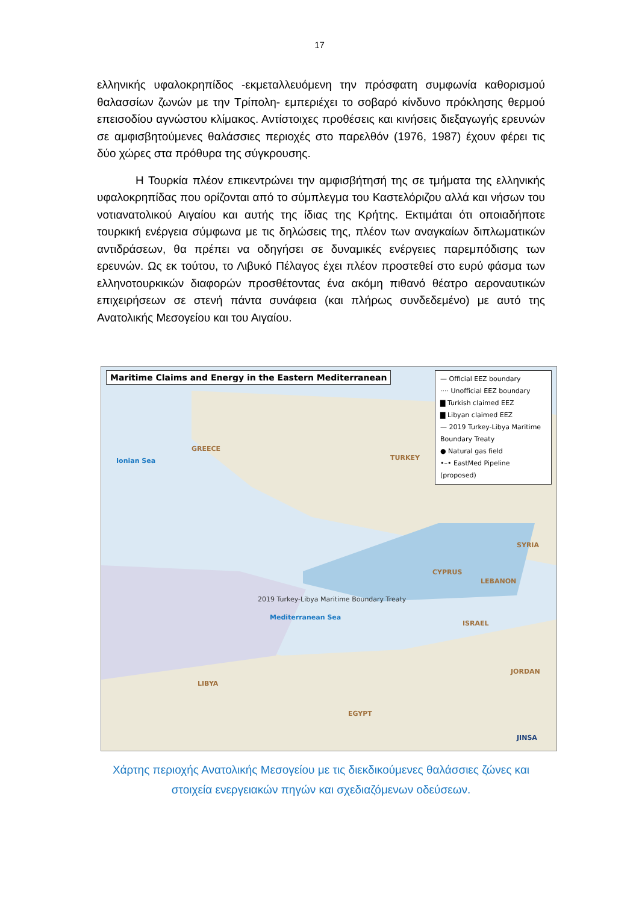17
ελληνικής υφαλοκρηπίδος -εκμεταλλευόμενη την πρόσφατη συμφωνία καθορισμού θαλασσίων ζωνών με την Τρίπολη- εμπεριέχει το σοβαρό κίνδυνο πρόκλησης θερμού επεισοδίου αγνώστου κλίμακος. Αντίστοιχες προθέσεις και κινήσεις διεξαγωγής ερευνών σε αμφισβητούμενες θαλάσσιες περιοχές στο παρελθόν (1976, 1987) έχουν φέρει τις δύο χώρες στα πρόθυρα της σύγκρουσης.
Η Τουρκία πλέον επικεντρώνει την αμφισβήτησή της σε τμήματα της ελληνικής υφαλοκρηπίδας που ορίζονται από το σύμπλεγμα του Καστελόριζου αλλά και νήσων του νοτιανατολικού Αιγαίου και αυτής της ίδιας της Κρήτης. Εκτιμάται ότι οποιαδήποτε τουρκική ενέργεια σύμφωνα με τις δηλώσεις της, πλέον των αναγκαίων διπλωματικών αντιδράσεων, θα πρέπει να οδηγήσει σε δυναμικές ενέργειες παρεμπόδισης των ερευνών. Ως εκ τούτου, το Λιβυκό Πέλαγος έχει πλέον προστεθεί στο ευρύ φάσμα των ελληνοτουρκικών διαφορών προσθέτοντας ένα ακόμη πιθανό θέατρο αεροναυτικών επιχειρήσεων σε στενή πάντα συνάφεια (και πλήρως συνδεδεμένο) με αυτό της Ανατολικής Μεσογείου και του Αιγαίου.
Maritime Claims and Energy in the Eastern Mediterranean
— Official EEZ boundary
···· Unofficial EEZ boundary
▇ Turkish claimed EEZ
▇ Libyan claimed EEZ
— 2019 Turkey-Libya Maritime Boundary Treaty
● Natural gas field
•–• EastMed Pipeline (proposed)
GREECE
TURKEY
CYPRUS
SYRIA
LEBANON
ISRAEL
JORDAN
LIBYA
EGYPT
Mediterranean Sea
Ionian Sea
2019 Turkey-Libya Maritime Boundary Treaty
JINSA
Χάρτης περιοχής Ανατολικής Μεσογείου με τις διεκδικούμενες θαλάσσιες ζώνες και στοιχεία ενεργειακών πηγών και σχεδιαζόμενων οδεύσεων.